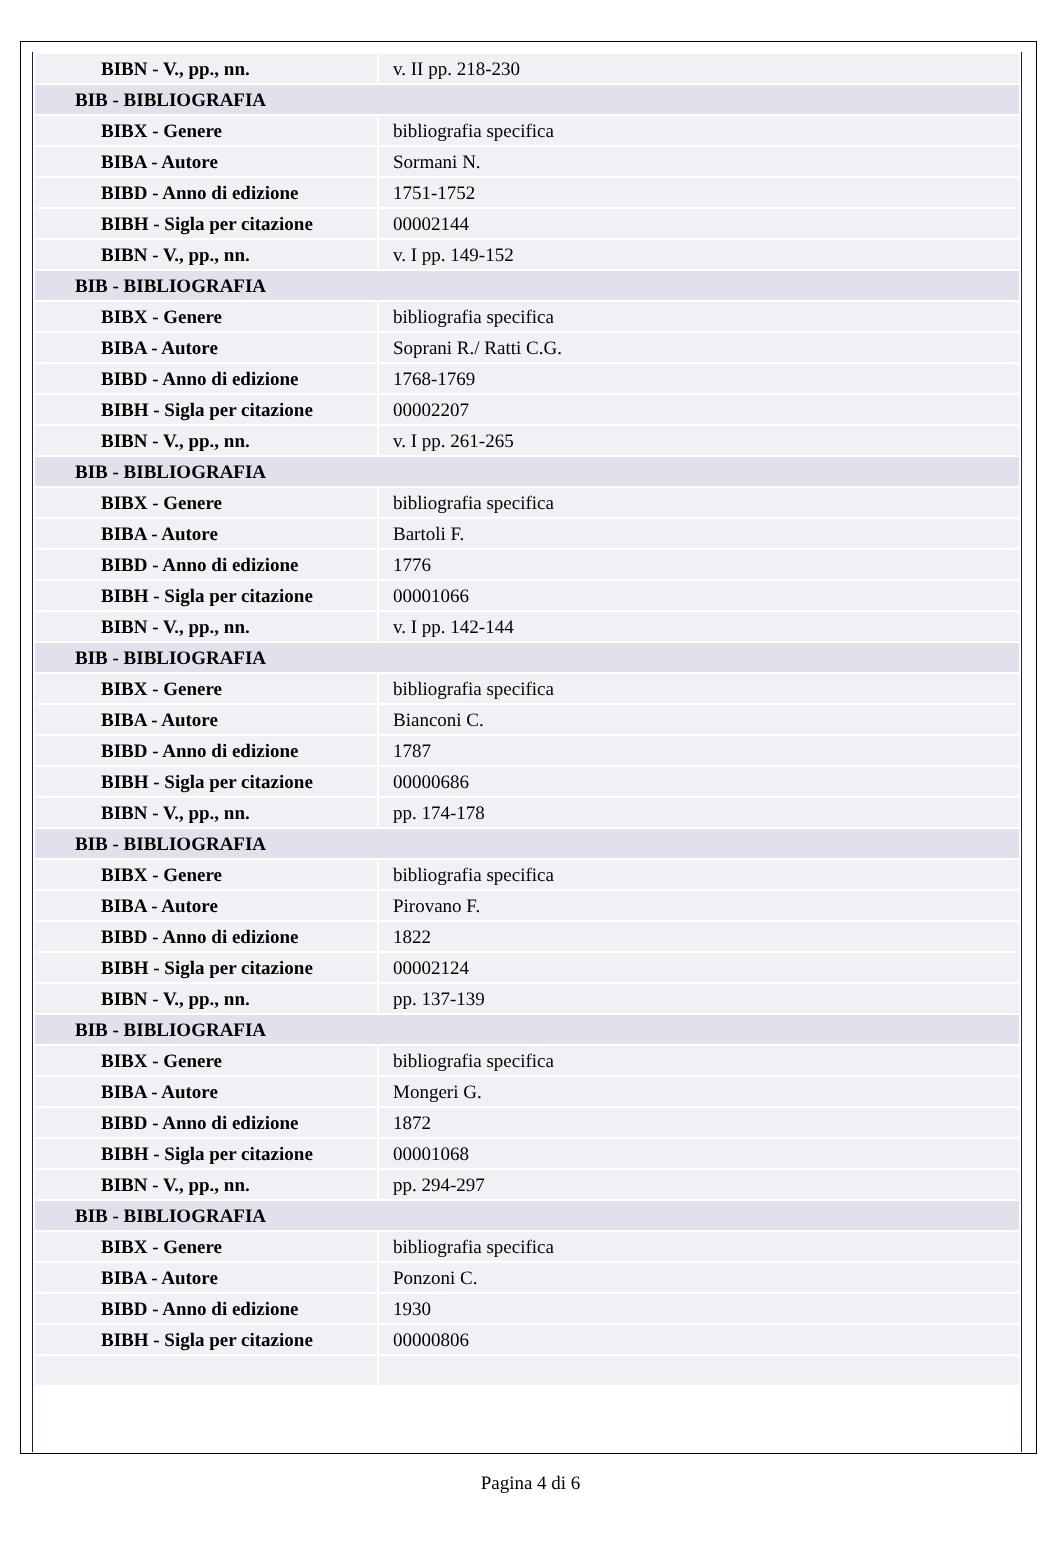| BIBN - V., pp., nn. | v. II pp. 218-230 |
| BIB - BIBLIOGRAFIA | |
| BIBX - Genere | bibliografia specifica |
| BIBA - Autore | Sormani N. |
| BIBD - Anno di edizione | 1751-1752 |
| BIBH - Sigla per citazione | 00002144 |
| BIBN - V., pp., nn. | v. I pp. 149-152 |
| BIB - BIBLIOGRAFIA | |
| BIBX - Genere | bibliografia specifica |
| BIBA - Autore | Soprani R./ Ratti C.G. |
| BIBD - Anno di edizione | 1768-1769 |
| BIBH - Sigla per citazione | 00002207 |
| BIBN - V., pp., nn. | v. I pp. 261-265 |
| BIB - BIBLIOGRAFIA | |
| BIBX - Genere | bibliografia specifica |
| BIBA - Autore | Bartoli F. |
| BIBD - Anno di edizione | 1776 |
| BIBH - Sigla per citazione | 00001066 |
| BIBN - V., pp., nn. | v. I pp. 142-144 |
| BIB - BIBLIOGRAFIA | |
| BIBX - Genere | bibliografia specifica |
| BIBA - Autore | Bianconi C. |
| BIBD - Anno di edizione | 1787 |
| BIBH - Sigla per citazione | 00000686 |
| BIBN - V., pp., nn. | pp. 174-178 |
| BIB - BIBLIOGRAFIA | |
| BIBX - Genere | bibliografia specifica |
| BIBA - Autore | Pirovano F. |
| BIBD - Anno di edizione | 1822 |
| BIBH - Sigla per citazione | 00002124 |
| BIBN - V., pp., nn. | pp. 137-139 |
| BIB - BIBLIOGRAFIA | |
| BIBX - Genere | bibliografia specifica |
| BIBA - Autore | Mongeri G. |
| BIBD - Anno di edizione | 1872 |
| BIBH - Sigla per citazione | 00001068 |
| BIBN - V., pp., nn. | pp. 294-297 |
| BIB - BIBLIOGRAFIA | |
| BIBX - Genere | bibliografia specifica |
| BIBA - Autore | Ponzoni C. |
| BIBD - Anno di edizione | 1930 |
| BIBH - Sigla per citazione | 00000806 |
Pagina 4 di 6